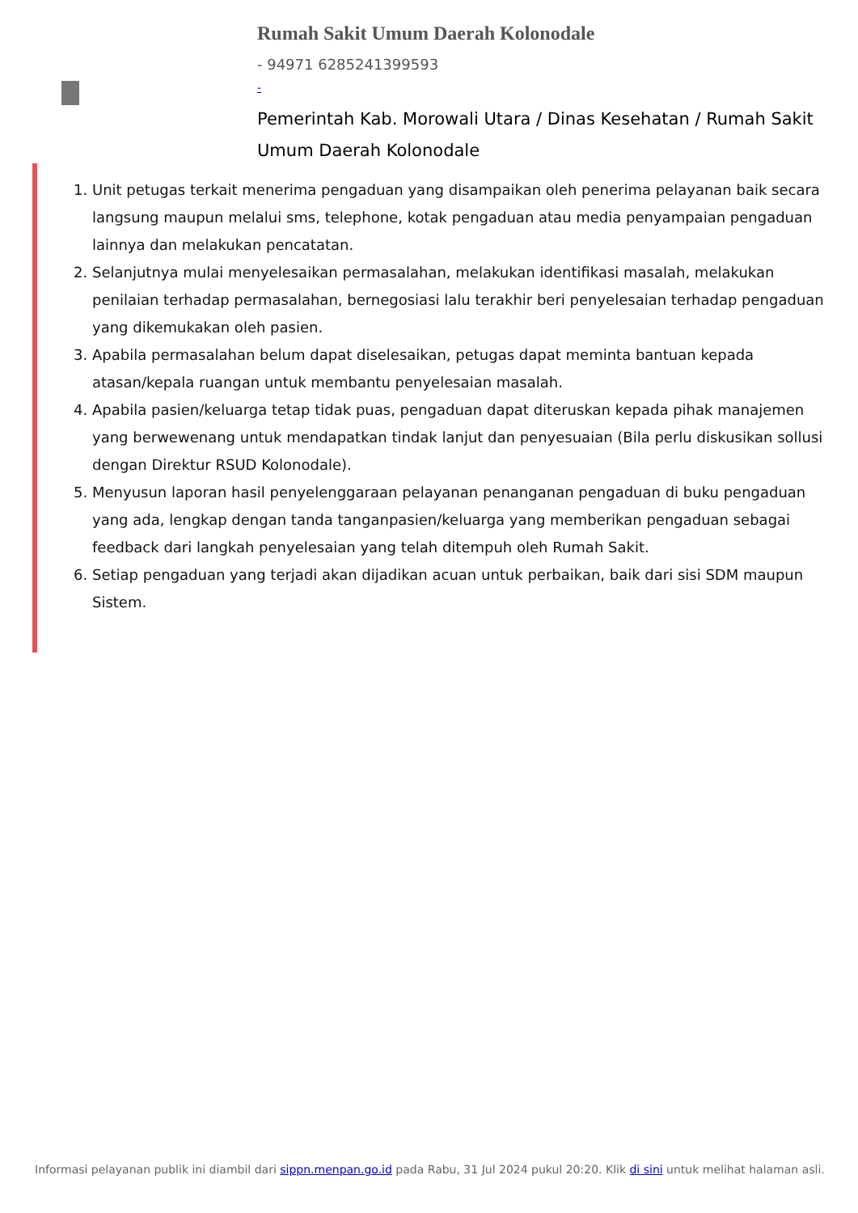Rumah Sakit Umum Daerah Kolonodale
- 94971 6285241399593
-
Pemerintah Kab. Morowali Utara / Dinas Kesehatan / Rumah Sakit Umum Daerah Kolonodale
1. Unit petugas terkait menerima pengaduan yang disampaikan oleh penerima pelayanan baik secara langsung maupun melalui sms, telephone, kotak pengaduan atau media penyampaian pengaduan lainnya dan melakukan pencatatan.
2. Selanjutnya mulai menyelesaikan permasalahan, melakukan identifikasi masalah, melakukan penilaian terhadap permasalahan, bernegosiasi lalu terakhir beri penyelesaian terhadap pengaduan yang dikemukakan oleh pasien.
3. Apabila permasalahan belum dapat diselesaikan, petugas dapat meminta bantuan kepada atasan/kepala ruangan untuk membantu penyelesaian masalah.
4. Apabila pasien/keluarga tetap tidak puas, pengaduan dapat diteruskan kepada pihak manajemen yang berwewenang untuk mendapatkan tindak lanjut dan penyesuaian (Bila perlu diskusikan sollusi dengan Direktur RSUD Kolonodale).
5. Menyusun laporan hasil penyelenggaraan pelayanan penanganan pengaduan di buku pengaduan yang ada, lengkap dengan tanda tanganpasien/keluarga yang memberikan pengaduan sebagai feedback dari langkah penyelesaian yang telah ditempuh oleh Rumah Sakit.
6. Setiap pengaduan yang terjadi akan dijadikan acuan untuk perbaikan, baik dari sisi SDM maupun Sistem.
Informasi pelayanan publik ini diambil dari sippn.menpan.go.id pada Rabu, 31 Jul 2024 pukul 20:20. Klik di sini untuk melihat halaman asli.